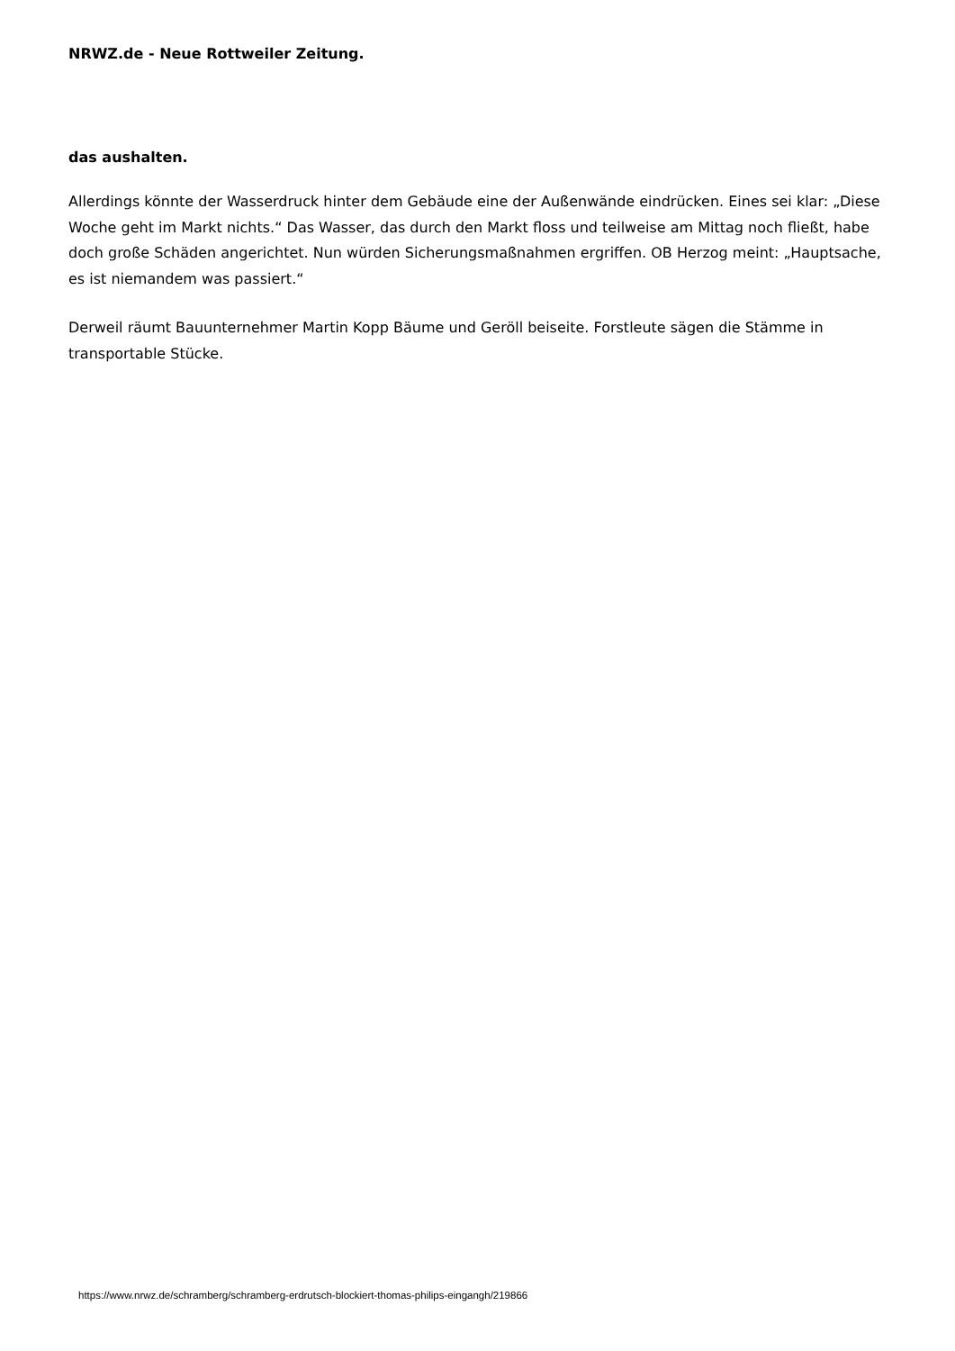NRWZ.de - Neue Rottweiler Zeitung.
das aushalten.
Allerdings könnte der Wasserdruck hinter dem Gebäude eine der Außenwände eindrücken. Eines sei klar: „Diese Woche geht im Markt nichts.“ Das Wasser, das durch den Markt floss und teilweise am Mittag noch fließt, habe doch große Schäden angerichtet. Nun würden Sicherungsmaßnahmen ergriffen. OB Herzog meint: „Hauptsache, es ist niemandem was passiert.“
Derweil räumt Bauunternehmer Martin Kopp Bäume und Geröll beiseite. Forstleute sägen die Stämme in transportable Stücke.
https://www.nrwz.de/schramberg/schramberg-erdrutsch-blockiert-thomas-philips-eingangh/219866